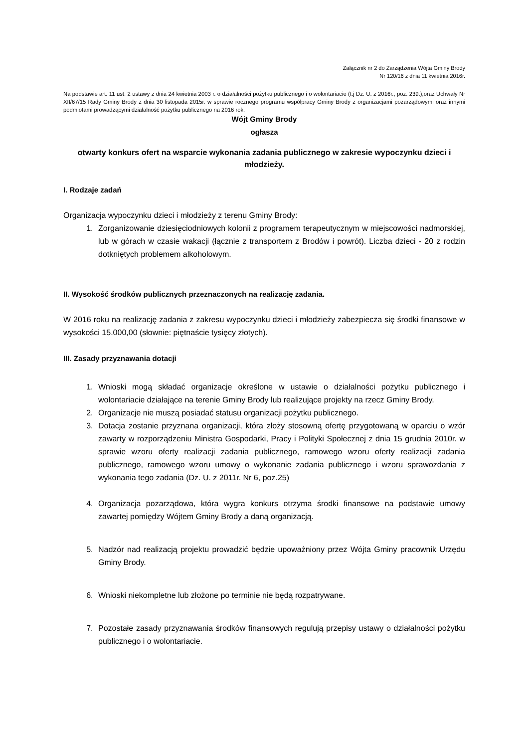Załącznik nr 2 do Zarządzenia Wójta Gminy Brody
Nr 120/16 z dnia 11 kwietnia 2016r.
Na podstawie art. 11 ust. 2 ustawy z dnia 24 kwietnia 2003 r. o działalności pożytku publicznego i o wolontariacie (t.j Dz. U. z 2016r., poz. 239.),oraz Uchwały Nr XII/67/15 Rady Gminy Brody z dnia 30 listopada 2015r. w sprawie rocznego programu współpracy Gminy Brody z organizacjami pozarządowymi oraz innymi podmiotami prowadzącymi działalność pożytku publicznego na 2016 rok.
Wójt Gminy Brody
ogłasza
otwarty konkurs ofert na wsparcie wykonania zadania publicznego w zakresie wypoczynku dzieci i młodzieży.
I. Rodzaje zadań
Organizacja wypoczynku dzieci i młodzieży z terenu Gminy Brody:
1. Zorganizowanie dziesięciodniowych kolonii z programem terapeutycznym w miejscowości nadmorskiej, lub w górach w czasie wakacji (łącznie z transportem z Brodów i powrót). Liczba dzieci - 20 z rodzin dotkniętych problemem alkoholowym.
II. Wysokość środków publicznych przeznaczonych na realizację zadania.
W 2016 roku na realizację zadania z zakresu wypoczynku dzieci i młodzieży zabezpiecza się środki finansowe w wysokości 15.000,00 (słownie: piętnaście tysięcy złotych).
III. Zasady przyznawania dotacji
1. Wnioski mogą składać organizacje określone w ustawie o działalności pożytku publicznego i wolontariacie działające na terenie Gminy Brody lub realizujące projekty na rzecz Gminy Brody.
2. Organizacje nie muszą posiadać statusu organizacji pożytku publicznego.
3. Dotacja zostanie przyznana organizacji, która złoży stosowną ofertę przygotowaną w oparciu o wzór zawarty w rozporządzeniu Ministra Gospodarki, Pracy i Polityki Społecznej z dnia 15 grudnia 2010r. w sprawie wzoru oferty realizacji zadania publicznego, ramowego wzoru oferty realizacji zadania publicznego, ramowego wzoru umowy o wykonanie zadania publicznego i wzoru sprawozdania z wykonania tego zadania (Dz. U. z 2011r. Nr 6, poz.25)
4. Organizacja pozarządowa, która wygra konkurs otrzyma środki finansowe na podstawie umowy zawartej pomiędzy Wójtem Gminy Brody a daną organizacją.
5. Nadzór nad realizacją projektu prowadzić będzie upoważniony przez Wójta Gminy pracownik Urzędu Gminy Brody.
6. Wnioski niekompletne lub złożone po terminie nie będą rozpatrywane.
7. Pozostałe zasady przyznawania środków finansowych regulują przepisy ustawy o działalności pożytku publicznego i o wolontariacie.